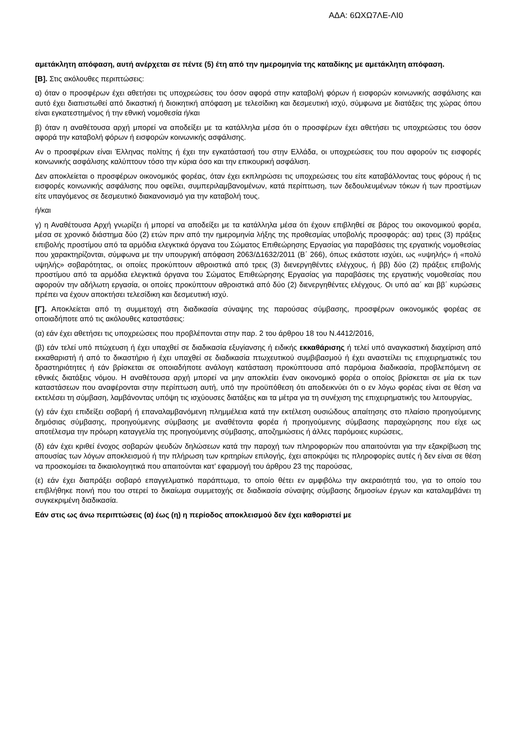ΑΔΑ: 6ΩΧΩ7ΛΕ-ΛΙ0
αμετάκλητη απόφαση, αυτή ανέρχεται σε πέντε (5) έτη από την ημερομηνία της καταδίκης με αμετάκλητη απόφαση.
[Β]. Στις ακόλουθες περιπτώσεις:
α) όταν ο προσφέρων έχει αθετήσει τις υποχρεώσεις του όσον αφορά στην καταβολή φόρων ή εισφορών κοινωνικής ασφάλισης και αυτό έχει διαπιστωθεί από δικαστική ή διοικητική απόφαση με τελεσίδικη και δεσμευτική ισχύ, σύμφωνα με διατάξεις της χώρας όπου είναι εγκατεστημένος ή την εθνική νομοθεσία ή/και
β) όταν η αναθέτουσα αρχή μπορεί να αποδείξει με τα κατάλληλα μέσα ότι ο προσφέρων έχει αθετήσει τις υποχρεώσεις του όσον αφορά την καταβολή φόρων ή εισφορών κοινωνικής ασφάλισης.
Αν ο προσφέρων είναι Έλληνας πολίτης ή έχει την εγκατάστασή του στην Ελλάδα, οι υποχρεώσεις του που αφορούν τις εισφορές κοινωνικής ασφάλισης καλύπτουν τόσο την κύρια όσο και την επικουρική ασφάλιση.
Δεν αποκλείεται ο προσφέρων οικονομικός φορέας, όταν έχει εκπληρώσει τις υποχρεώσεις του είτε καταβάλλοντας τους φόρους ή τις εισφορές κοινωνικής ασφάλισης που οφείλει, συμπεριλαμβανομένων, κατά περίπτωση, των δεδουλευμένων τόκων ή των προστίμων είτε υπαγόμενος σε δεσμευτικό διακανονισμό για την καταβολή τους.
ή/και
γ) η Αναθέτουσα Αρχή γνωρίζει ή μπορεί να αποδείξει με τα κατάλληλα μέσα ότι έχουν επιβληθεί σε βάρος του οικονομικού φορέα, μέσα σε χρονικό διάστημα δύο (2) ετών πριν από την ημερομηνία λήξης της προθεσμίας υποβολής προσφοράς: αα) τρεις (3) πράξεις επιβολής προστίμου από τα αρμόδια ελεγκτικά όργανα του Σώματος Επιθεώρησης Εργασίας για παραβάσεις της εργατικής νομοθεσίας που χαρακτηρίζονται, σύμφωνα με την υπουργική απόφαση 2063/Δ1632/2011 (Β΄ 266), όπως εκάστοτε ισχύει, ως «υψηλής» ή «πολύ υψηλής» σοβαρότητας, οι οποίες προκύπτουν αθροιστικά από τρεις (3) διενεργηθέντες ελέγχους, ή ββ) δύο (2) πράξεις επιβολής προστίμου από τα αρμόδια ελεγκτικά όργανα του Σώματος Επιθεώρησης Εργασίας για παραβάσεις της εργατικής νομοθεσίας που αφορούν την αδήλωτη εργασία, οι οποίες προκύπτουν αθροιστικά από δύο (2) διενεργηθέντες ελέγχους. Οι υπό αα΄ και ββ΄ κυρώσεις πρέπει να έχουν αποκτήσει τελεσίδικη και δεσμευτική ισχύ.
[Γ]. Αποκλείεται από τη συμμετοχή στη διαδικασία σύναψης της παρούσας σύμβασης, προσφέρων οικονομικός φορέας σε οποιαδήποτε από τις ακόλουθες καταστάσεις:
(α) εάν έχει αθετήσει τις υποχρεώσεις που προβλέπονται στην παρ. 2 του άρθρου 18 του Ν.4412/2016,
(β) εάν τελεί υπό πτώχευση ή έχει υπαχθεί σε διαδικασία εξυγίανσης ή ειδικής εκκαθάρισης ή τελεί υπό αναγκαστική διαχείριση από εκκαθαριστή ή από το δικαστήριο ή έχει υπαχθεί σε διαδικασία πτωχευτικού συμβιβασμού ή έχει αναστείλει τις επιχειρηματικές του δραστηριότητες ή εάν βρίσκεται σε οποιαδήποτε ανάλογη κατάσταση προκύπτουσα από παρόμοια διαδικασία, προβλεπόμενη σε εθνικές διατάξεις νόμου. Η αναθέτουσα αρχή μπορεί να μην αποκλείει έναν οικονομικό φορέα ο οποίος βρίσκεται σε μία εκ των καταστάσεων που αναφέρονται στην περίπτωση αυτή, υπό την προϋπόθεση ότι αποδεικνύει ότι ο εν λόγω φορέας είναι σε θέση να εκτελέσει τη σύμβαση, λαμβάνοντας υπόψη τις ισχύουσες διατάξεις και τα μέτρα για τη συνέχιση της επιχειρηματικής του λειτουργίας,
(γ) εάν έχει επιδείξει σοβαρή ή επαναλαμβανόμενη πλημμέλεια κατά την εκτέλεση ουσιώδους απαίτησης στο πλαίσιο προηγούμενης δημόσιας σύμβασης, προηγούμενης σύμβασης με αναθέτοντα φορέα ή προηγούμενης σύμβασης παραχώρησης που είχε ως αποτέλεσμα την πρόωρη καταγγελία της προηγούμενης σύμβασης, αποζημιώσεις ή άλλες παρόμοιες κυρώσεις,
(δ) εάν έχει κριθεί ένοχος σοβαρών ψευδών δηλώσεων κατά την παροχή των πληροφοριών που απαιτούνται για την εξακρίβωση της απουσίας των λόγων αποκλεισμού ή την πλήρωση των κριτηρίων επιλογής, έχει αποκρύψει τις πληροφορίες αυτές ή δεν είναι σε θέση να προσκομίσει τα δικαιολογητικά που απαιτούνται κατ’ εφαρμογή του άρθρου 23 της παρούσας,
(ε) εάν έχει διαπράξει σοβαρό επαγγελματικό παράπτωμα, το οποίο θέτει εν αμφιβόλω την ακεραιότητά του, για το οποίο του επιβλήθηκε ποινή που του στερεί το δικαίωμα συμμετοχής σε διαδικασία σύναψης σύμβασης δημοσίων έργων και καταλαμβάνει τη συγκεκριμένη διαδικασία.
Εάν στις ως άνω περιπτώσεις (α) έως (η) η περίοδος αποκλεισμού δεν έχει καθοριστεί με